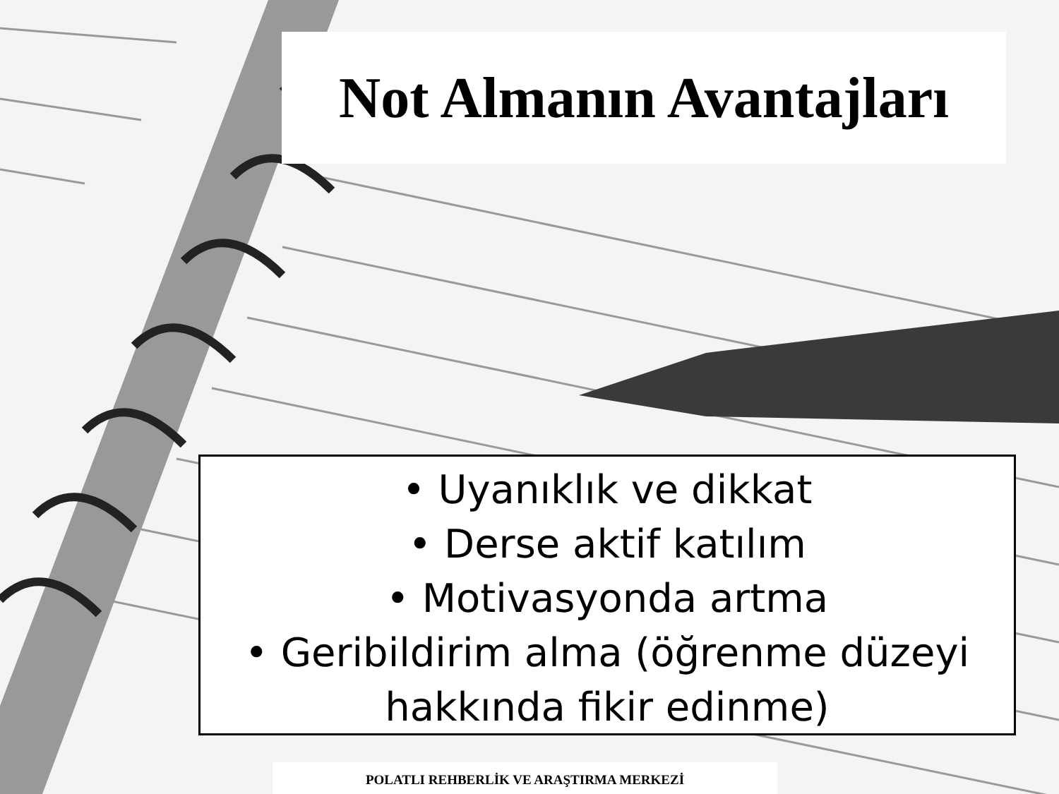Not Almanın Avantajları
• Uyanıklık ve dikkat
• Derse aktif katılım
• Motivasyonda artma
• Geribildirim alma (öğrenme düzeyi hakkında fikir edinme)
POLATLI REHBERLİK VE ARAŞTIRMA MERKEZİ